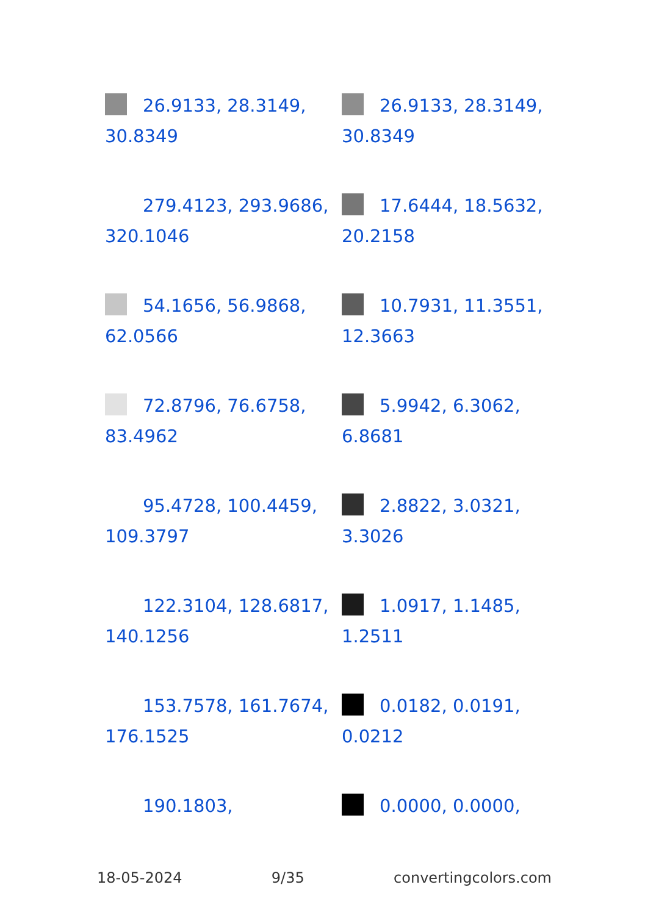26.9133, 28.3149, 30.8349
26.9133, 28.3149, 30.8349
279.4123, 293.9686, 320.1046
17.6444, 18.5632, 20.2158
54.1656, 56.9868, 62.0566
10.7931, 11.3551, 12.3663
72.8796, 76.6758, 83.4962
5.9942, 6.3062, 6.8681
95.4728, 100.4459, 109.3797
2.8822, 3.0321, 3.3026
122.3104, 128.6817, 140.1256
1.0917, 1.1485, 1.2511
153.7578, 161.7674, 176.1525
0.0182, 0.0191, 0.0212
190.1803,
0.0000, 0.0000,
18-05-2024 9/35 convertingcolors.com